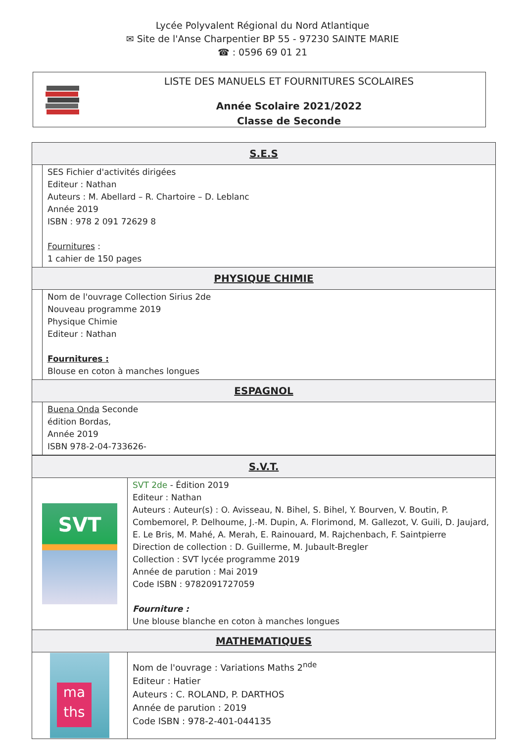Lycée Polyvalent Régional du Nord Atlantique
✉ Site de l'Anse Charpentier BP 55 - 97230 SAINTE MARIE
☎ : 0596 69 01 21
LISTE DES MANUELS ET FOURNITURES SCOLAIRES
Année Scolaire 2021/2022
Classe de Seconde
| S.E.S | |
| --- | --- |
| | SES Fichier d'activités dirigées Editeur : Nathan Auteurs : M. Abellard – R. Chartoire – D. Leblanc Année 2019 ISBN : 978 2 091 72629 8 Fournitures : 1 cahier de 150 pages |
| PHYSIQUE CHIMIE | |
| | Nom de l'ouvrage Collection Sirius 2de Nouveau programme 2019 Physique Chimie Editeur : Nathan Fournitures : Blouse en coton à manches longues |
| ESPAGNOL | |
| | Buena Onda Seconde édition Bordas, Année 2019 ISBN 978-2-04-733626- |
| S.V.T. | |
| --- | --- |
| SVT | SVT 2de - Édition 2019 Editeur : Nathan Auteurs : Auteur(s) : O. Avisseau, N. Bihel, S. Bihel, Y. Bourven, V. Boutin, P. Combemorel, P. Delhoume, J.-M. Dupin, A. Florimond, M. Gallezot, V. Guili, D. Jaujard, E. Le Bris, M. Mahé, A. Merah, E. Rainouard, M. Rajchenbach, F. Saintpierre Direction de collection : D. Guillerme, M. Jubault-Bregler Collection : SVT lycée programme 2019 Année de parution : Mai 2019 Code ISBN : 9782091727059 Fourniture : Une blouse blanche en coton à manches longues |
| MATHEMATIQUES | |
| ma ths | Nom de l'ouvrage : Variations Maths 2<sup>nde</sup> Editeur : Hatier Auteurs : C. ROLAND, P. DARTHOS Année de parution : 2019 Code ISBN : 978-2-401-044135 |